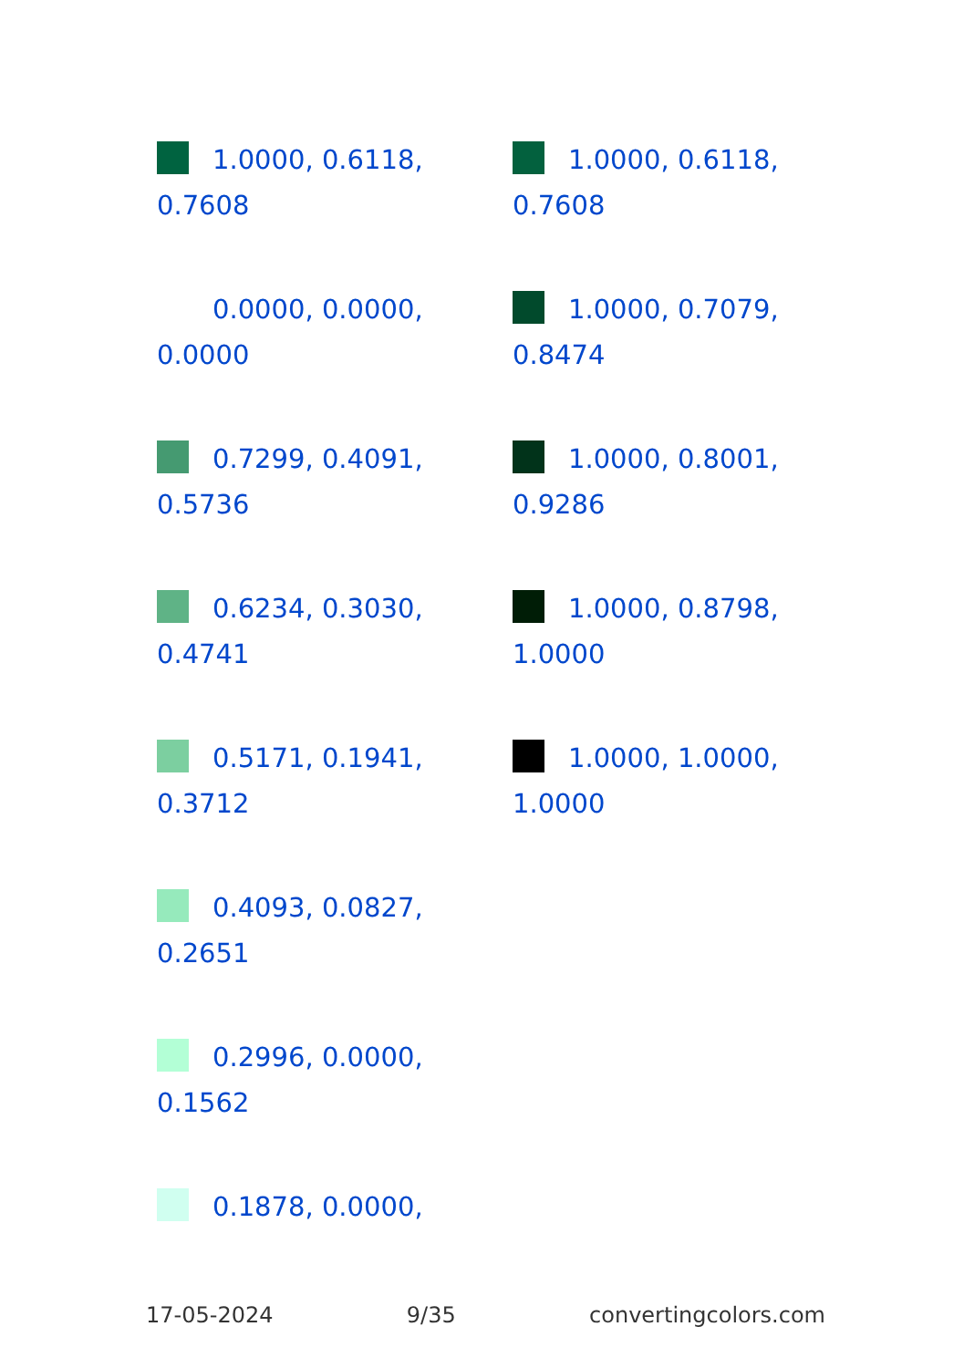1.0000, 0.6118, 0.7608
0.0000, 0.0000, 0.0000
0.7299, 0.4091, 0.5736
0.6234, 0.3030, 0.4741
0.5171, 0.1941, 0.3712
0.4093, 0.0827, 0.2651
0.2996, 0.0000, 0.1562
0.1878, 0.0000,
1.0000, 0.6118, 0.7608
1.0000, 0.7079, 0.8474
1.0000, 0.8001, 0.9286
1.0000, 0.8798, 1.0000
1.0000, 1.0000, 1.0000
17-05-2024 9/35 convertingcolors.com